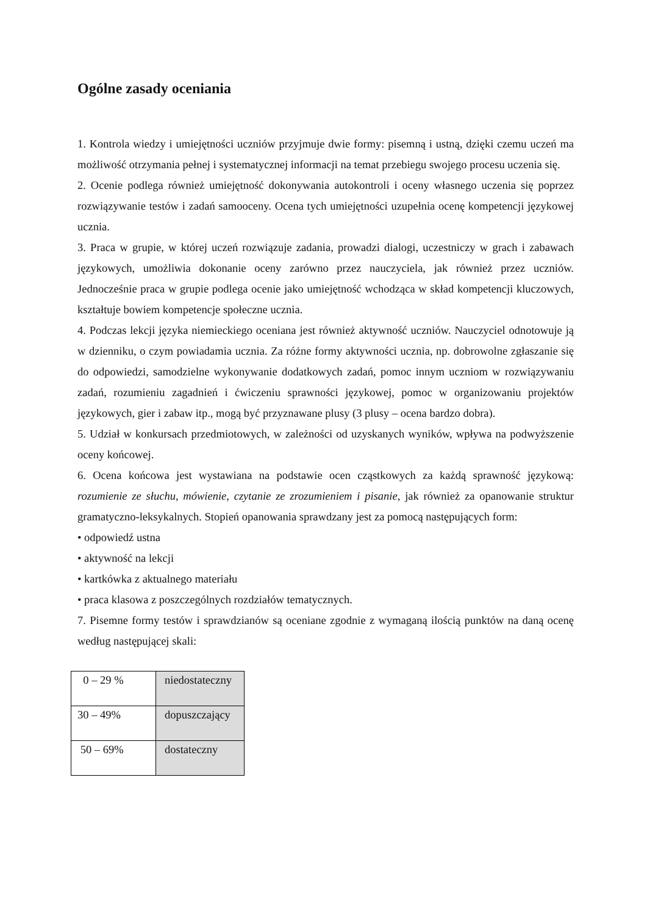Ogólne zasady oceniania
1. Kontrola wiedzy i umiejętności uczniów przyjmuje dwie formy: pisemną i ustną, dzięki czemu uczeń ma możliwość otrzymania pełnej i systematycznej informacji na temat przebiegu swojego procesu uczenia się.
2. Ocenie podlega również umiejętność dokonywania autokontroli i oceny własnego uczenia się poprzez rozwiązywanie testów i zadań samooceny. Ocena tych umiejętności uzupełnia ocenę kompetencji językowej ucznia.
3. Praca w grupie, w której uczeń rozwiązuje zadania, prowadzi dialogi, uczestniczy w grach i zabawach językowych, umożliwia dokonanie oceny zarówno przez nauczyciela, jak również przez uczniów. Jednocześnie praca w grupie podlega ocenie jako umiejętność wchodząca w skład kompetencji kluczowych, kształtuje bowiem kompetencje społeczne ucznia.
4. Podczas lekcji języka niemieckiego oceniana jest również aktywność uczniów. Nauczyciel odnotowuje ją w dzienniku, o czym powiadamia ucznia. Za różne formy aktywności ucznia, np. dobrowolne zgłaszanie się do odpowiedzi, samodzielne wykonywanie dodatkowych zadań, pomoc innym uczniom w rozwiązywaniu zadań, rozumieniu zagadnień i ćwiczeniu sprawności językowej, pomoc w organizowaniu projektów językowych, gier i zabaw itp., mogą być przyznawane plusy (3 plusy – ocena bardzo dobra).
5. Udział w konkursach przedmiotowych, w zależności od uzyskanych wyników, wpływa na podwyższenie oceny końcowej.
6. Ocena końcowa jest wystawiana na podstawie ocen cząstkowych za każdą sprawność językową: rozumienie ze słuchu, mówienie, czytanie ze zrozumieniem i pisanie, jak również za opanowanie struktur gramatyczno-leksykalnych. Stopień opanowania sprawdzany jest za pomocą następujących form:
• odpowiedź ustna
• aktywność na lekcji
• kartkówka z aktualnego materiału
• praca klasowa z poszczególnych rozdziałów tematycznych.
7. Pisemne formy testów i sprawdzianów są oceniane zgodnie z wymaganą ilością punktów na daną ocenę według następującej skali:
| 0 – 29 % | niedostateczny |
| 30 – 49% | dopuszczający |
| 50 – 69% | dostateczny |